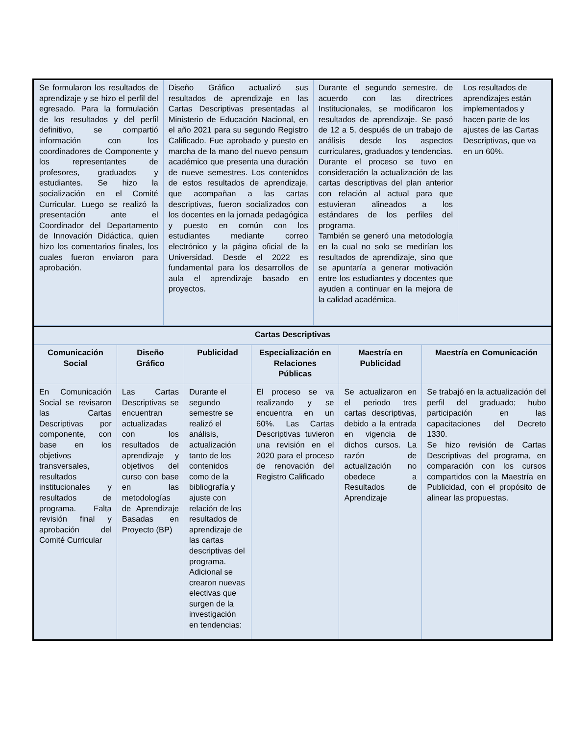| / Se formularon los resultados de aprendizaje y se hizo el perfil del egresado. Para la formulación de los resultados y del perfil definitivo, se compartió información con los coordinadores de Componente y los representantes de profesores, graduados y estudiantes. Se hizo la socialización en el Comité Curricular. Luego se realizó la presentación ante el Coordinador del Departamento de Innovación Didáctica, quien hizo los comentarios finales, los cuales fueron enviaron para aprobación. / Diseño Gráfico actualizó sus resultados de aprendizaje en las Cartas Descriptivas presentadas al Ministerio de Educación Nacional, en el año 2021 para su segundo Registro Calificado. Fue aprobado y puesto en marcha de la mano del nuevo pensum académico que presenta una duración de nueve semestres. Los contenidos de estos resultados de aprendizaje, que acompañan a las cartas descriptivas, fueron socializados con los docentes en la jornada pedagógica y puesto en común con los estudiantes mediante correo electrónico y la página oficial de la Universidad. Desde el 2022 es fundamental para los desarrollos de aula el aprendizaje basado en proyectos. / Durante el segundo semestre, de acuerdo con las directrices Institucionales, se modificaron los resultados de aprendizaje. Se pasó de 12 a 5, después de un trabajo de análisis desde los aspectos curriculares, graduados y tendencias. Durante el proceso se tuvo en consideración la actualización de las cartas descriptivas del plan anterior con relación al actual para que estuvieran alineados a los estándares de los perfiles del programa. También se generó una metodología en la cual no solo se medirían los resultados de aprendizaje, sino que se apuntaría a generar motivación entre los estudiantes y docentes que ayuden a continuar en la mejora de la calidad académica. / Los resultados de aprendizajes están implementados y hacen parte de los ajustes de las Cartas Descriptivas, que va en un 60%. / |
| / Cartas Descriptivas / / / / / / / --- / --- / --- / --- / --- / --- / / Comunicación Social / Diseño Gráfico / Publicidad / Especialización en Relaciones Públicas / Maestría en Publicidad / Maestría en Comunicación / / En Comunicación Social se revisaron las Cartas Descriptivas por componente, con base en los objetivos transversales, resultados institucionales y resultados de programa. Falta revisión final y aprobación del Comité Curricular / Las Cartas Descriptivas se encuentran actualizadas con los resultados de aprendizaje y objetivos del curso con base en las metodologías de Aprendizaje Basadas en Proyecto (BP) / Durante el segundo semestre se realizó el análisis, actualización tanto de los contenidos como de la bibliografía y ajuste con relación de los resultados de aprendizaje de las cartas descriptivas del programa. Adicional se crearon nuevas electivas que surgen de la investigación en tendencias: / El proceso se va realizando y se encuentra en un 60%. Las Cartas Descriptivas tuvieron una revisión en el 2020 para el proceso de renovación del Registro Calificado / Se actualizaron en el periodo tres cartas descriptivas, debido a la entrada en vigencia de dichos cursos. La razón de actualización no obedece a Resultados de Aprendizaje / Se trabajó en la actualización del perfil del graduado; hubo participación en las capacitaciones del Decreto 1330. Se hizo revisión de Cartas Descriptivas del programa, en comparación con los cursos compartidos con la Maestría en Publicidad, con el propósito de alinear las propuestas. / |